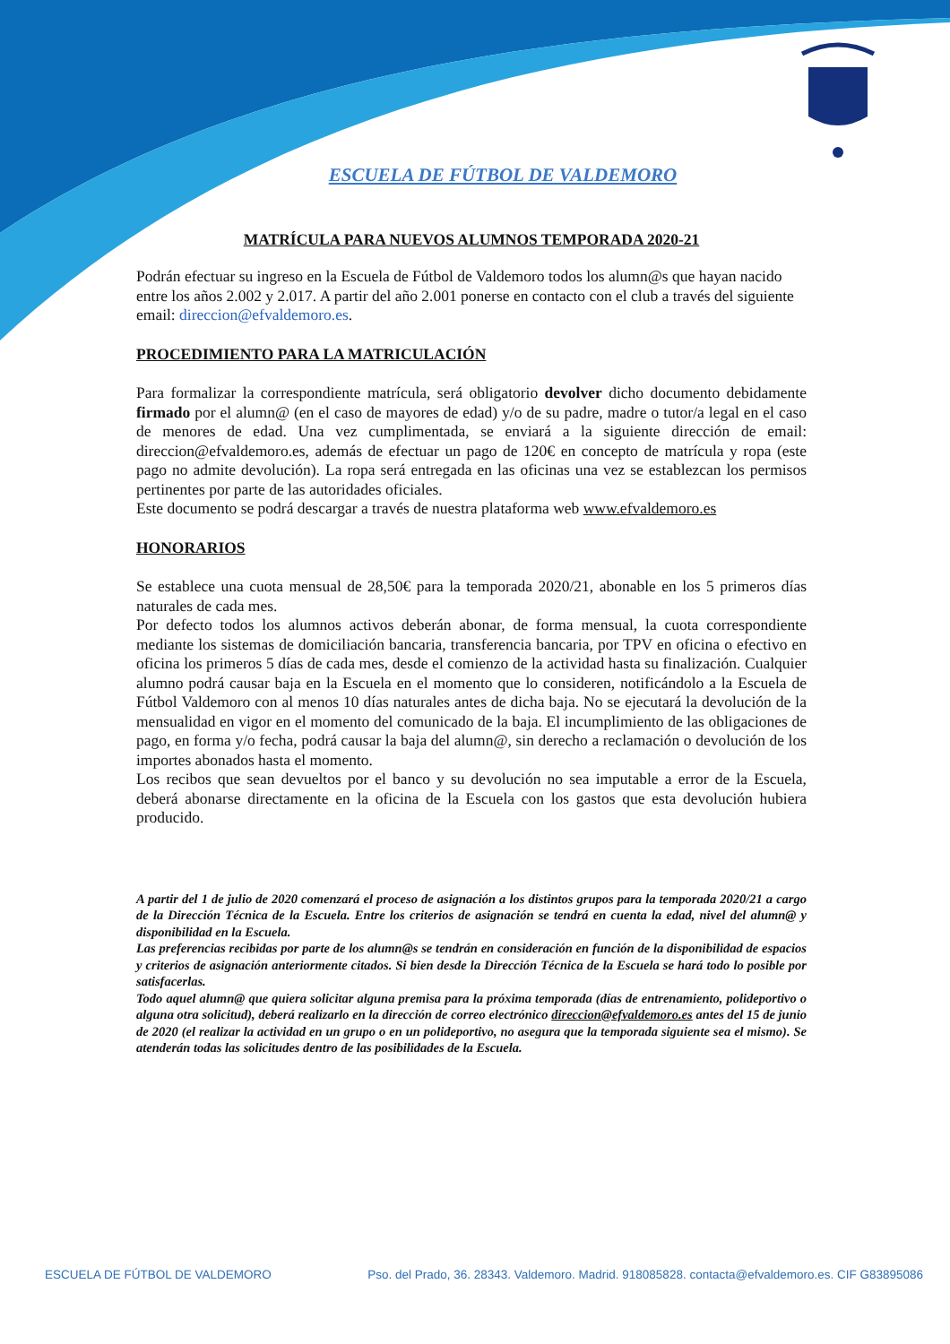ESCUELA DE FÚTBOL DE VALDEMORO
MATRÍCULA PARA NUEVOS ALUMNOS TEMPORADA 2020-21
Podrán efectuar su ingreso en la Escuela de Fútbol de Valdemoro todos los alumn@s que hayan nacido entre los años 2.002 y 2.017. A partir del año 2.001 ponerse en contacto con el club a través del siguiente email: direccion@efvaldemoro.es.
PROCEDIMIENTO PARA LA MATRICULACIÓN
Para formalizar la correspondiente matrícula, será obligatorio devolver dicho documento debidamente firmado por el alumn@ (en el caso de mayores de edad) y/o de su padre, madre o tutor/a legal en el caso de menores de edad. Una vez cumplimentada, se enviará a la siguiente dirección de email: direccion@efvaldemoro.es, además de efectuar un pago de 120€ en concepto de matrícula y ropa (este pago no admite devolución). La ropa será entregada en las oficinas una vez se establezcan los permisos pertinentes por parte de las autoridades oficiales.
Este documento se podrá descargar a través de nuestra plataforma web www.efvaldemoro.es
HONORARIOS
Se establece una cuota mensual de 28,50€ para la temporada 2020/21, abonable en los 5 primeros días naturales de cada mes.
Por defecto todos los alumnos activos deberán abonar, de forma mensual, la cuota correspondiente mediante los sistemas de domiciliación bancaria, transferencia bancaria, por TPV en oficina o efectivo en oficina los primeros 5 días de cada mes, desde el comienzo de la actividad hasta su finalización. Cualquier alumno podrá causar baja en la Escuela en el momento que lo consideren, notificándolo a la Escuela de Fútbol Valdemoro con al menos 10 días naturales antes de dicha baja. No se ejecutará la devolución de la mensualidad en vigor en el momento del comunicado de la baja. El incumplimiento de las obligaciones de pago, en forma y/o fecha, podrá causar la baja del alumn@, sin derecho a reclamación o devolución de los importes abonados hasta el momento.
Los recibos que sean devueltos por el banco y su devolución no sea imputable a error de la Escuela, deberá abonarse directamente en la oficina de la Escuela con los gastos que esta devolución hubiera producido.
A partir del 1 de julio de 2020 comenzará el proceso de asignación a los distintos grupos para la temporada 2020/21 a cargo de la Dirección Técnica de la Escuela. Entre los criterios de asignación se tendrá en cuenta la edad, nivel del alumn@ y disponibilidad en la Escuela.
Las preferencias recibidas por parte de los alumn@s se tendrán en consideración en función de la disponibilidad de espacios y criterios de asignación anteriormente citados. Si bien desde la Dirección Técnica de la Escuela se hará todo lo posible por satisfacerlas.
Todo aquel alumn@ que quiera solicitar alguna premisa para la próxima temporada (días de entrenamiento, polideportivo o alguna otra solicitud), deberá realizarlo en la dirección de correo electrónico direccion@efvaldemoro.es antes del 15 de junio de 2020 (el realizar la actividad en un grupo o en un polideportivo, no asegura que la temporada siguiente sea el mismo). Se atenderán todas las solicitudes dentro de las posibilidades de la Escuela.
ESCUELA DE FÚTBOL DE VALDEMORO Pso. del Prado, 36. 28343. Valdemoro. Madrid. 918085828. contacta@efvaldemoro.es. CIF G83895086